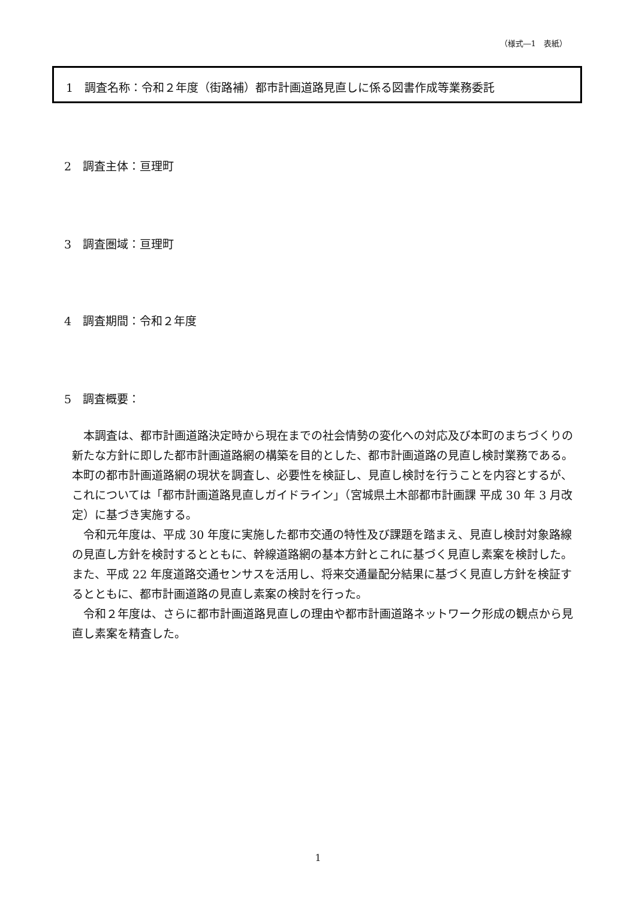（様式―1　表紙）
1　調査名称：令和２年度（街路補）都市計画道路見直しに係る図書作成等業務委託
2　調査主体：亘理町
3　調査圏域：亘理町
4　調査期間：令和２年度
5　調査概要：
本調査は、都市計画道路決定時から現在までの社会情勢の変化への対応及び本町のまちづくりの新たな方針に即した都市計画道路網の構築を目的とした、都市計画道路の見直し検討業務である。本町の都市計画道路網の現状を調査し、必要性を検証し、見直し検討を行うことを内容とするが、これについては「都市計画道路見直しガイドライン」（宮城県土木部都市計画課 平成 30 年 3 月改定）に基づき実施する。
令和元年度は、平成 30 年度に実施した都市交通の特性及び課題を踏まえ、見直し検討対象路線の見直し方針を検討するとともに、幹線道路網の基本方針とこれに基づく見直し素案を検討した。また、平成 22 年度道路交通センサスを活用し、将来交通量配分結果に基づく見直し方針を検証するとともに、都市計画道路の見直し素案の検討を行った。
令和２年度は、さらに都市計画道路見直しの理由や都市計画道路ネットワーク形成の観点から見直し素案を精査した。
1